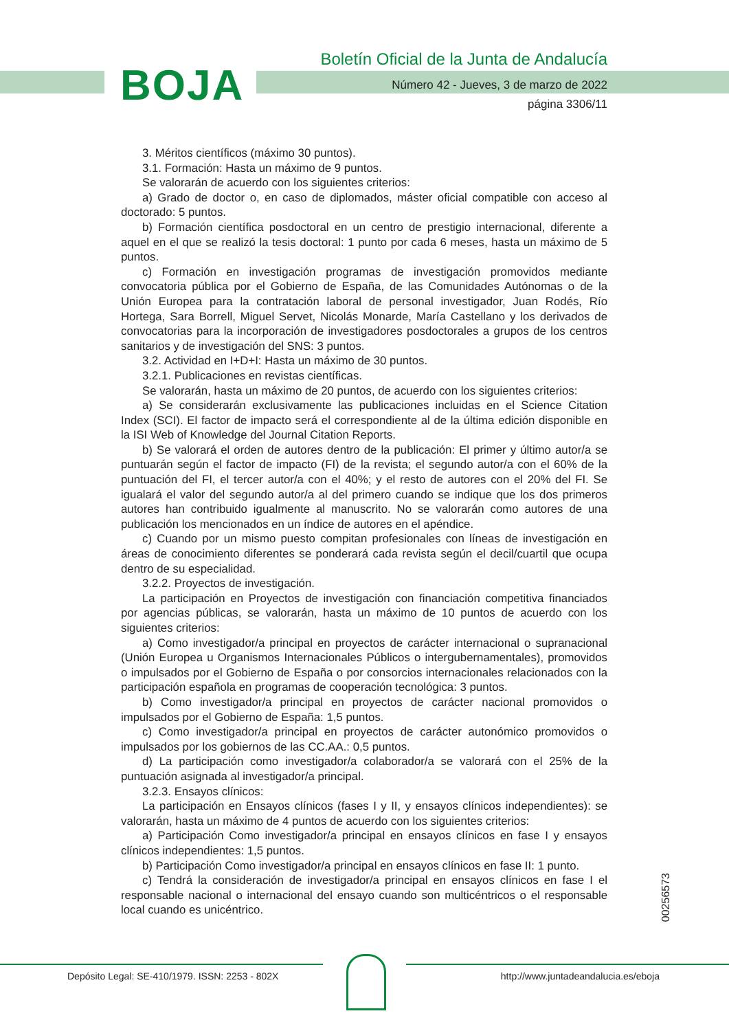BOJA
Boletín Oficial de la Junta de Andalucía
Número 42 - Jueves, 3 de marzo de 2022
página 3306/11
3. Méritos científicos (máximo 30 puntos).
3.1. Formación: Hasta un máximo de 9 puntos.
Se valorarán de acuerdo con los siguientes criterios:
a) Grado de doctor o, en caso de diplomados, máster oficial compatible con acceso al doctorado: 5 puntos.
b) Formación científica posdoctoral en un centro de prestigio internacional, diferente a aquel en el que se realizó la tesis doctoral: 1 punto por cada 6 meses, hasta un máximo de 5 puntos.
c) Formación en investigación programas de investigación promovidos mediante convocatoria pública por el Gobierno de España, de las Comunidades Autónomas o de la Unión Europea para la contratación laboral de personal investigador, Juan Rodés, Río Hortega, Sara Borrell, Miguel Servet, Nicolás Monarde, María Castellano y los derivados de convocatorias para la incorporación de investigadores posdoctorales a grupos de los centros sanitarios y de investigación del SNS: 3 puntos.
3.2. Actividad en I+D+I: Hasta un máximo de 30 puntos.
3.2.1. Publicaciones en revistas científicas.
Se valorarán, hasta un máximo de 20 puntos, de acuerdo con los siguientes criterios:
a) Se considerarán exclusivamente las publicaciones incluidas en el Science Citation Index (SCI). El factor de impacto será el correspondiente al de la última edición disponible en la ISI Web of Knowledge del Journal Citation Reports.
b) Se valorará el orden de autores dentro de la publicación: El primer y último autor/a se puntuarán según el factor de impacto (FI) de la revista; el segundo autor/a con el 60% de la puntuación del FI, el tercer autor/a con el 40%; y el resto de autores con el 20% del FI. Se igualará el valor del segundo autor/a al del primero cuando se indique que los dos primeros autores han contribuido igualmente al manuscrito. No se valorarán como autores de una publicación los mencionados en un índice de autores en el apéndice.
c) Cuando por un mismo puesto compitan profesionales con líneas de investigación en áreas de conocimiento diferentes se ponderará cada revista según el decil/cuartil que ocupa dentro de su especialidad.
3.2.2. Proyectos de investigación.
La participación en Proyectos de investigación con financiación competitiva financiados por agencias públicas, se valorarán, hasta un máximo de 10 puntos de acuerdo con los siguientes criterios:
a) Como investigador/a principal en proyectos de carácter internacional o supranacional (Unión Europea u Organismos Internacionales Públicos o intergubernamentales), promovidos o impulsados por el Gobierno de España o por consorcios internacionales relacionados con la participación española en programas de cooperación tecnológica: 3 puntos.
b) Como investigador/a principal en proyectos de carácter nacional promovidos o impulsados por el Gobierno de España: 1,5 puntos.
c) Como investigador/a principal en proyectos de carácter autonómico promovidos o impulsados por los gobiernos de las CC.AA.: 0,5 puntos.
d) La participación como investigador/a colaborador/a se valorará con el 25% de la puntuación asignada al investigador/a principal.
3.2.3. Ensayos clínicos:
La participación en Ensayos clínicos (fases I y II, y ensayos clínicos independientes): se valorarán, hasta un máximo de 4 puntos de acuerdo con los siguientes criterios:
a) Participación Como investigador/a principal en ensayos clínicos en fase I y ensayos clínicos independientes: 1,5 puntos.
b) Participación Como investigador/a principal en ensayos clínicos en fase II: 1 punto.
c) Tendrá la consideración de investigador/a principal en ensayos clínicos en fase I el responsable nacional o internacional del ensayo cuando son multicéntricos o el responsable local cuando es unicéntrico.
00256573
Depósito Legal: SE-410/1979. ISSN: 2253 - 802X http://www.juntadeandalucia.es/eboja